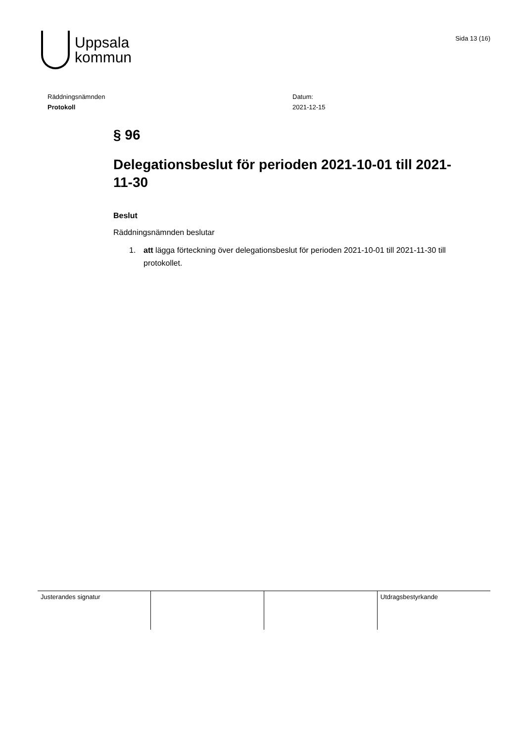Uppsala
kommun
Sida 13 (16)
Räddningsnämnden
Protokoll
Datum:
2021-12-15
§ 96
Delegationsbeslut för perioden 2021-10-01 till 2021-11-30
Beslut
Räddningsnämnden beslutar
1. att lägga förteckning över delegationsbeslut för perioden 2021-10-01 till 2021-11-30 till protokollet.
| Justerandes signatur | | | Utdragsbestyrkande |